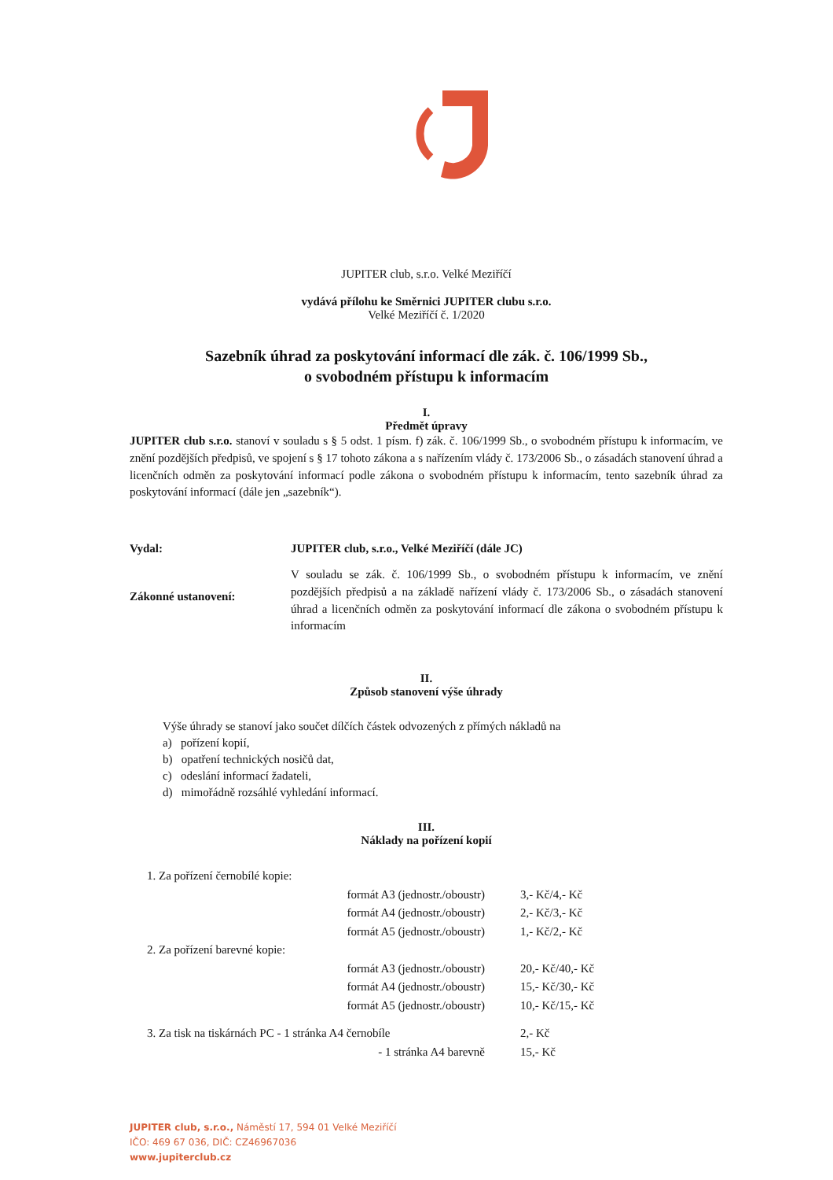JUPITER club, s.r.o. Velké Meziříčí
vydává přílohu ke Směrnici JUPITER clubu s.r.o.
Velké Meziříčí č. 1/2020
Sazebník úhrad za poskytování informací dle zák. č. 106/1999 Sb.,
o svobodném přístupu k informacím
I.
Předmět úpravy
JUPITER club s.r.o. stanoví v souladu s § 5 odst. 1 písm. f) zák. č. 106/1999 Sb., o svobodném přístupu k informacím, ve znění pozdějších předpisů, ve spojení s § 17 tohoto zákona a s nařízením vlády č. 173/2006 Sb., o zásadách stanovení úhrad a licenčních odměn za poskytování informací podle zákona o svobodném přístupu k informacím, tento sazebník úhrad za poskytování informací (dále jen „sazebník“).
| Vydal: | JUPITER club, s.r.o., Velké Meziříčí (dále JC) |
| Zákonné ustanovení: | V souladu se zák. č. 106/1999 Sb., o svobodném přístupu k informacím, ve znění pozdějších předpisů a na základě nařízení vlády č. 173/2006 Sb., o zásadách stanovení úhrad a licenčních odměn za poskytování informací dle zákona o svobodném přístupu k informacím |
II.
Způsob stanovení výše úhrady
Výše úhrady se stanoví jako součet dílčích částek odvozených z přímých nákladů na
a) pořízení kopií,
b) opatření technických nosičů dat,
c) odeslání informací žadateli,
d) mimořádně rozsáhlé vyhledání informací.
III.
Náklady na pořízení kopií
| 1. Za pořízení černobílé kopie: | | |
| | formát A3 (jednostr./oboustr) | 3,- Kč/4,- Kč |
| | formát A4 (jednostr./oboustr) | 2,- Kč/3,- Kč |
| | formát A5 (jednostr./oboustr) | 1,- Kč/2,- Kč |
| 2. Za pořízení barevné kopie: | | |
| | formát A3 (jednostr./oboustr) | 20,- Kč/40,- Kč |
| | formát A4 (jednostr./oboustr) | 15,- Kč/30,- Kč |
| | formát A5 (jednostr./oboustr) | 10,- Kč/15,- Kč |
| 3. Za tisk na tiskárnách PC - 1 stránka A4 černobíle | | 2,- Kč |
| | - 1 stránka A4 barevně | 15,- Kč |
JUPITER club, s.r.o., Náměstí 17, 594 01 Velké Meziříčí
IČO: 469 67 036, DIČ: CZ46967036
www.jupiterclub.cz